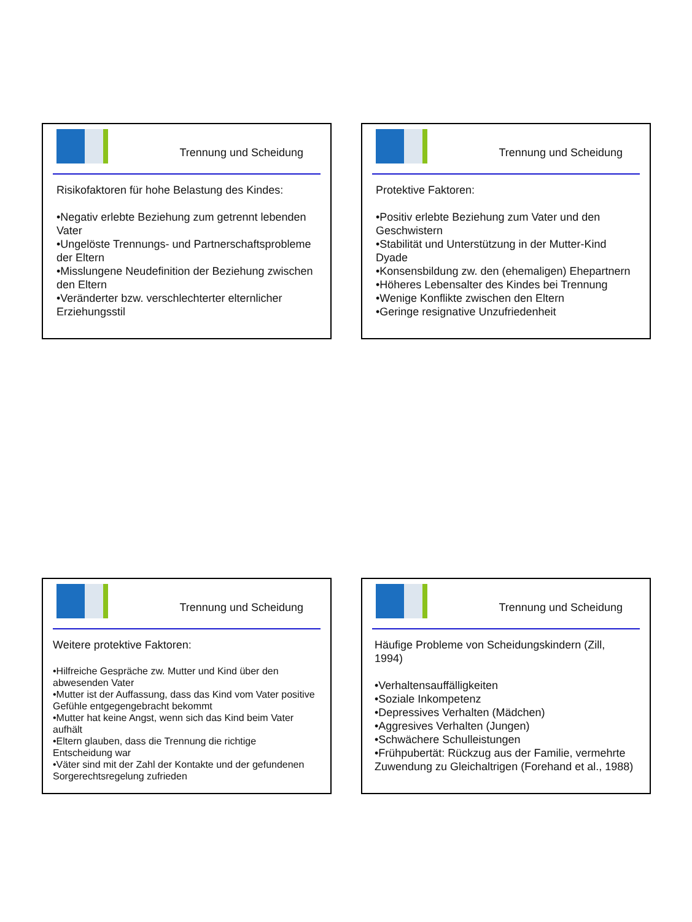Trennung und Scheidung
Risikofaktoren für hohe Belastung des Kindes:
•Negativ erlebte Beziehung zum getrennt lebenden Vater
•Ungelöste Trennungs- und Partnerschaftsprobleme der Eltern
•Misslungene Neudefinition der Beziehung zwischen den Eltern
•Veränderter bzw. verschlechterter elternlicher Erziehungsstil
Trennung und Scheidung
Protektive Faktoren:
•Positiv erlebte Beziehung zum Vater und den Geschwistern
•Stabilität und Unterstützung in der Mutter-Kind Dyade
•Konsensbildung zw. den (ehemaligen) Ehepartnern
•Höheres Lebensalter des Kindes bei Trennung
•Wenige Konflikte zwischen den Eltern
•Geringe resignative Unzufriedenheit
Trennung und Scheidung
Weitere protektive Faktoren:
•Hilfreiche Gespräche zw. Mutter und Kind über den abwesenden Vater
•Mutter ist der Auffassung, dass das Kind vom Vater positive Gefühle entgegengebracht bekommt
•Mutter hat keine Angst, wenn sich das Kind beim Vater aufhält
•Eltern glauben, dass die Trennung die richtige Entscheidung war
•Väter sind mit der Zahl der Kontakte und der gefundenen Sorgerechtsregelung zufrieden
Trennung und Scheidung
Häufige Probleme von Scheidungskindern (Zill, 1994)
•Verhaltensauffälligkeiten
•Soziale Inkompetenz
•Depressives Verhalten (Mädchen)
•Aggresives Verhalten (Jungen)
•Schwächere Schulleistungen
•Frühpubertät: Rückzug aus der Familie, vermehrte Zuwendung zu Gleichaltrigen (Forehand et al., 1988)